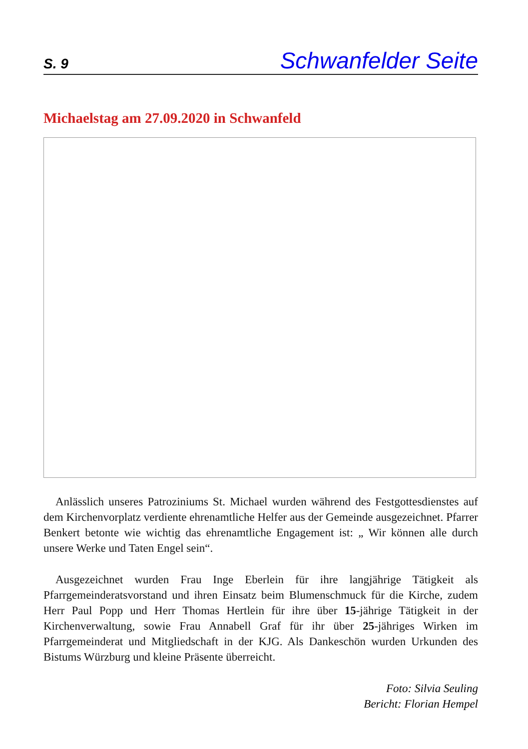S. 9 Schwanfelder Seite
Michaelstag am 27.09.2020 in Schwanfeld
Anlässlich unseres Patroziniums St. Michael wurden während des Festgottesdienstes auf dem Kirchenvorplatz verdiente ehrenamtliche Helfer aus der Gemeinde ausgezeichnet. Pfarrer Benkert betonte wie wichtig das ehrenamtliche Engagement ist: „ Wir können alle durch unsere Werke und Taten Engel sein“.
Ausgezeichnet wurden Frau Inge Eberlein für ihre langjährige Tätigkeit als Pfarrgemeinderatsvorstand und ihren Einsatz beim Blumenschmuck für die Kirche, zudem Herr Paul Popp und Herr Thomas Hertlein für ihre über 15-jährige Tätigkeit in der Kirchenverwaltung, sowie Frau Annabell Graf für ihr über 25-jähriges Wirken im Pfarrgemeinderat und Mitgliedschaft in der KJG. Als Dankeschön wurden Urkunden des Bistums Würzburg und kleine Präsente überreicht.
Foto: Silvia Seuling
Bericht: Florian Hempel